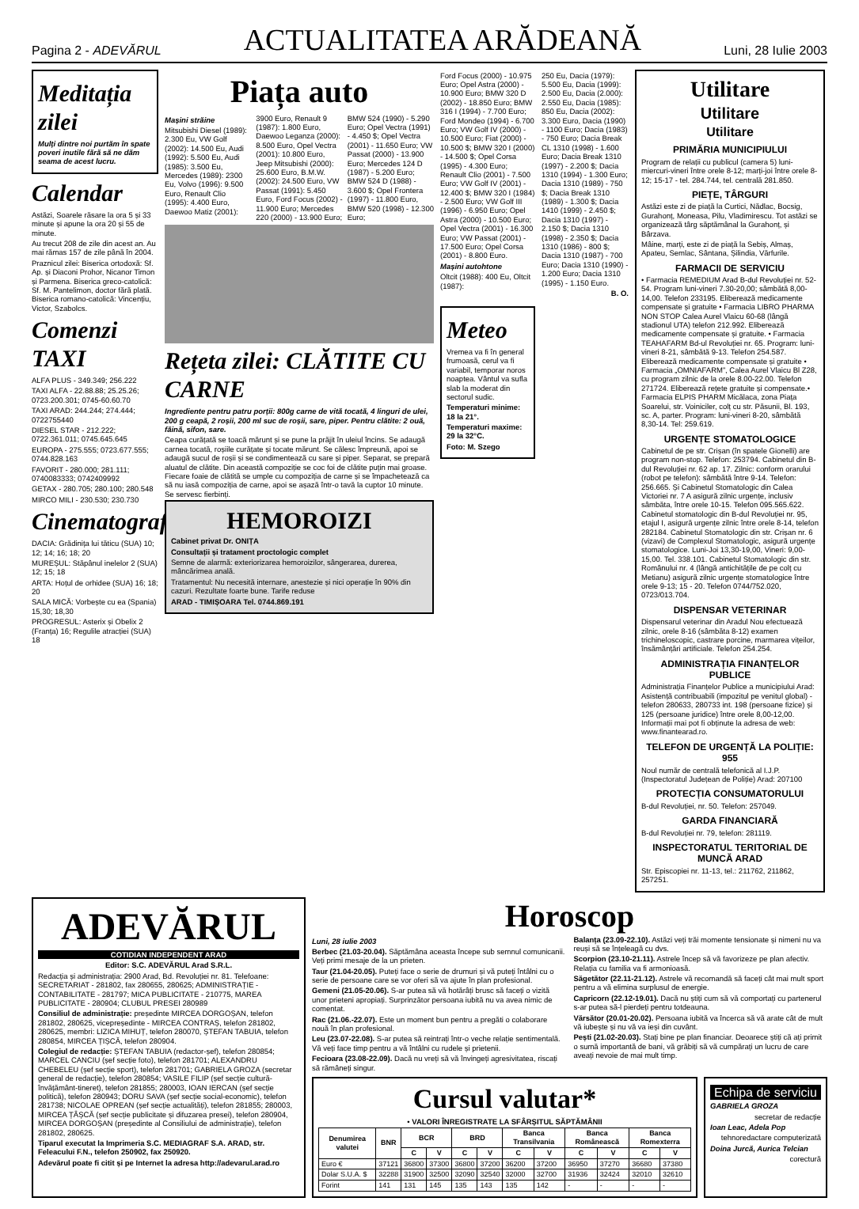Pagina 2 - ADEVĂRUL ACTUALITATEA ARĂDEANĂ Luni, 28 Iulie 2003
Meditația zilei
Mulți dintre noi purtăm în spate poveri inutile fără să ne dăm seama de acest lucru.
Calendar
Astăzi, Soarele răsare la ora 5 și 33 minute și apune la ora 20 și 55 de minute.
Au trecut 208 de zile din acest an. Au mai rămas 157 de zile până în 2004.
Praznicul zilei: Biserica ortodoxă: Sf. Ap. și Diaconi Prohor, Nicanor Timon și Parmena. Biserica greco-catolică: Sf. M. Pantelimon, doctor fără plată. Biserica romano-catolică: Vincențiu, Victor, Szabolcs.
Comenzi TAXI
ALFA PLUS - 349.349; 256.222
TAXI ALFA - 22.88.88; 25.25.26; 0723.200.301; 0745-60.60.70
TAXI ARAD: 244.244; 274.444; 0722755440
DIESEL STAR - 212.222; 0722.361.011; 0745.645.645
EUROPA - 275.555; 0723.677.555; 0744.828.163
FAVORIT - 280.000; 281.111; 0740083333; 0742409992
GETAX - 280.705; 280.100; 280.548
MIRCO MILI - 230.530; 230.730
Cinematografe
DACIA: Grădinița lui tăticu (SUA) 10; 12; 14; 16; 18; 20
MUREȘUL: Stăpânul inelelor 2 (SUA) 12; 15; 18
ARTA: Hoțul de orhidee (SUA) 16; 18; 20
SALA MICĂ: Vorbește cu ea (Spania) 15,30; 18,30
PROGRESUL: Asterix și Obelix 2 (Franța) 16; Regulile atracției (SUA) 18
Piața auto
Mașini străine
Mitsubishi Diesel (1989): 2.300 Eu, VW Golf (2002): 14.500 Eu, Audi (1992): 5.500 Eu, Audi (1985): 3.500 Eu, Mercedes (1989): 2300 Eu, Volvo (1996): 9.500 Euro, Renault Clio (1995): 4.400 Euro, Daewoo Matiz (2001): 3900 Euro, Renault 9 (1987): 1.800 Euro, Daewoo Leganza (2000): 8.500 Euro, Opel Vectra (2001): 10.800 Euro, Jeep Mitsubishi (2000): 25.600 Euro, B.M.W. (2002): 24.500 Euro, VW Passat (1991): 5.450 Euro, Ford Focus (2002) - 11.900 Euro; Mercedes 220 (2000) - 13.900 Euro; BMW 524 (1990) - 5.290 Euro; Opel Vectra (1991) - 4.450 $; Opel Vectra (2001) - 11.650 Euro; VW Passat (2000) - 13.900 Euro; Mercedes 124 D (1987) - 5.200 Euro; BMW 524 D (1988) - 3.600 $; Opel Frontera (1997) - 11.800 Euro, BMW 520 (1998) - 12.300 Euro;
Rețeta zilei: CLĂTITE CU CARNE
Ingrediente pentru patru porții: 800g carne de vită tocată, 4 linguri de ulei, 200 g ceapă, 2 roșii, 200 ml suc de roșii, sare, piper. Pentru clătite: 2 ouă, făină, sifon, sare.
Ceapa curățată se toacă mărunt și se pune la prăjit în uleiul încins. Se adaugă carnea tocată, roșiile curățate și tocate mărunt. Se călesc împreună, apoi se adaugă sucul de roșii și se condimentează cu sare și piper. Separat, se prepară aluatul de clătite. Din această compoziție se coc foi de clătite puțin mai groase. Fiecare foaie de clătită se umple cu compoziția de carne și se împachetează ca să nu iasă compoziția de carne, apoi se așază într-o tavă la cuptor 10 minute. Se servesc fierbinți.
HEMOROIZI
Cabinet privat Dr. ONIȚA
Consultații și tratament proctologic complet
Semne de alarmă: exteriorizarea hemoroizilor, sângerarea, durerea, mâncărimea anală.
Tratamentul: Nu necesită internare, anestezie și nici operație în 90% din cazuri. Rezultate foarte bune. Tarife reduse
ARAD - TIMIȘOARA Tel. 0744.869.191
Ford Focus (2000) - 10.975 Euro; Opel Astra (2000) - 10.900 Euro; BMW 320 D (2002) - 18.850 Euro; BMW 316 I (1994) - 7.700 Euro; Ford Mondeo (1994) - 6.700 Euro; VW Golf IV (2000) - 10.500 Euro; Fiat (2000) - 10.500 $; BMW 320 I (2000) - 14.500 $; Opel Corsa (1995) - 4.300 Euro; Renault Clio (2001) - 7.500 Euro; VW Golf IV (2001) - 12.400 $; BMW 320 I (1984) - 2.500 Euro; VW Golf III (1996) - 6.950 Euro; Opel Astra (2000) - 10.500 Euro; Opel Vectra (2001) - 16.300 Euro; VW Passat (2001) - 17.500 Euro; Opel Corsa (2001) - 8.800 Euro.
Mașini autohtone
Oltcit (1988): 400 Eu, Oltcit (1987):
Meteo
Vremea va fi în general frumoasă, cerul va fi variabil, temporar noros noaptea. Vântul va sufla slab la moderat din sectorul sudic.
Temperaturi minime: 18 la 21°.
Temperaturi maxime: 29 la 32°C.
Foto: M. Szego
250 Eu, Dacia (1979): 5.500 Eu, Dacia (1999): 2.500 Eu, Dacia (2.000): 2.550 Eu, Dacia (1985): 850 Eu, Dacia (2002): 3.300 Euro, Dacia (1990) - 1100 Euro; Dacia (1983) - 750 Euro; Dacia Break CL 1310 (1998) - 1.600 Euro; Dacia Break 1310 (1997) - 2.200 $; Dacia 1310 (1994) - 1.300 Euro; Dacia 1310 (1989) - 750 $; Dacia Break 1310 (1989) - 1.300 $; Dacia 1410 (1999) - 2.450 $; Dacia 1310 (1997) - 2.150 $; Dacia 1310 (1998) - 2.350 $; Dacia 1310 (1986) - 800 $; Dacia 1310 (1987) - 700 Euro; Dacia 1310 (1990) - 1.200 Euro; Dacia 1310 (1995) - 1.150 Euro.
B. O.
Utilitare
Utilitare
Utilitare
PRIMĂRIA MUNICIPIULUI
Program de relații cu publicul (camera 5) luni-miercuri-vineri între orele 8-12; marți-joi între orele 8-12; 15-17 - tel. 284.744, tel. centrală 281.850.
PIEȚE, TÂRGURI
Astăzi este zi de piață la Curtici, Nădlac, Bocsig, Gurahonț, Moneasa, Pilu, Vladimirescu. Tot astăzi se organizează târg săptămânal la Gurahonț, și Bârzava.
Mâine, marți, este zi de piață la Sebiș, Almaș, Apateu, Semlac, Sântana, Șilindia, Vărfurile.
FARMACII DE SERVICIU
• Farmacia REMEDIUM Arad B-dul Revoluției nr. 52-54. Program luni-vineri 7.30-20,00; sâmbătă 8,00-14,00. Telefon 233195. Eliberează medicamente compensate și gratuite • Farmacia LIBRO PHARMA NON STOP Calea Aurel Vlaicu 60-68 (lângă stadionul UTA) telefon 212.992. Eliberează medicamente compensate și gratuite. • Farmacia TEAHAFARM Bd-ul Revoluției nr. 65. Program: luni-vineri 8-21, sâmbătă 9-13. Telefon 254.587. Eliberează medicamente compensate și gratuite • Farmacia „OMNIAFARM”, Calea Aurel Vlaicu Bl Z28, cu program zilnic de la orele 8.00-22.00. Telefon 271724. Eliberează rețete gratuite și compensate.• Farmacia ELPIS PHARM Micălaca, zona Piața Soarelui, str. Voiniciler, colț cu str. Păsunii, Bl. 193, sc. A, parter. Program: luni-vineri 8-20, sâmbătă 8,30-14. Tel: 259.619.
URGENȚE STOMATOLOGICE
Cabinetul de pe str. Crișan (în spatele Gionelli) are program non-stop. Telefon: 253794. Cabinetul din B-dul Revoluției nr. 62 ap. 17. Zilnic: conform orarului (robot pe telefon): sâmbătă între 9-14. Telefon: 256.665. Și Cabinetul Stomatologic din Calea Victoriei nr. 7 A asigură zilnic urgențe, inclusiv sâmbăta, între orele 10-15. Telefon 095.565.622. Cabinetul stomatologic din B-dul Revoluției nr. 95, etajul I, asigură urgențe zilnic între orele 8-14, telefon 282184. Cabinetul Stomatologic din str. Crișan nr. 6 (vizavi) de Complexul Stomatologic, asigură urgențe stomatologice. Luni-Joi 13,30-19,00, Vineri: 9,00-15,00. Tel. 338.101. Cabinetul Stomatologic din str. Românului nr. 4 (lângă antichitățile de pe colț cu Metianu) asigură zilnic urgențe stomatologice între orele 9-13; 15 - 20. Telefon 0744/752.020, 0723/013.704.
DISPENSAR VETERINAR
Dispensarul veterinar din Aradul Nou efectuează zilnic, orele 8-16 (sâmbăta 8-12) examen trichineloscopic, castrare porcine, marmarea vițeilor, însămânțări artificiale. Telefon 254.254.
ADMINISTRAȚIA FINANȚELOR PUBLICE
Administrația Finanțelor Publice a municipiului Arad: Asistență contribuabili (impozitul pe venitul global) - telefon 280633, 280733 int. 198 (persoane fizice) și 125 (persoane juridice) între orele 8,00-12,00. Informații mai pot fi obținute la adresa de web: www.finantearad.ro.
TELEFON DE URGENȚĂ LA POLIȚIE: 955
Noul număr de centrală telefonică al I.J.P. (Inspectoratul Județean de Poliție) Arad: 207100
PROTECȚIA CONSUMATORULUI
B-dul Revoluției, nr. 50. Telefon: 257049.
GARDA FINANCIARĂ
B-dul Revoluției nr. 79, telefon: 281119.
INSPECTORATUL TERITORIAL DE MUNCĂ ARAD
Str. Episcopiei nr. 11-13, tel.: 211762, 211862, 257251.
ADEVĂRUL
COTIDIAN INDEPENDENT ARAD
Editor: S.C. ADEVĂRUL Arad S.R.L.
Redacția și administrația: 2900 Arad, Bd. Revoluției nr. 81. Telefoane: SECRETARIAT - 281802, fax 280655, 280625; ADMINISTRAȚIE - CONTABILITATE - 281797; MICA PUBLICITATE - 210775, MAREA PUBLICITATE - 280904; CLUBUL PRESEI 280989
Consiliul de administrație: președinte MIRCEA DORGOȘAN, telefon 281802, 280625, vicepreședinte - MIRCEA CONTRAȘ, telefon 281802, 280625, membri: LIZICA MIHUȚ, telefon 280070, ȘTEFAN TABUIA, telefon 280854, MIRCEA ȚIȘCĂ, telefon 280904.
Colegiul de redacție: ȘTEFAN TABUIA (redactor-șef), telefon 280854; MARCEL CANCIU (șef secție foto), telefon 281701; ALEXANDRU CHEBELEU (șef secție sport), telefon 281701; GABRIELA GROZA (secretar general de redacție), telefon 280854; VASILE FILIP (șef secție cultură-învățământ-tineret), telefon 281855; 280003, IOAN IERCAN (șef secție politică), telefon 280943; DORU SAVA (șef secție social-economic), telefon 281738; NICOLAE OPREAN (șef secție actualități), telefon 281855; 280003, MIRCEA ȚÂȘCĂ (șef secție publicitate și difuzarea presei), telefon 280904, MIRCEA DORGOȘAN (președinte al Consiliului de administrație), telefon 281802, 280625.
Tiparul executat la Imprimeria S.C. MEDIAGRAF S.A. ARAD, str. Feleacului F.N., telefon 250902, fax 250920.
Adevărul poate fi citit și pe Internet la adresa http://adevarul.arad.ro
Horoscop
Luni, 28 iulie 2003
Berbec (21.03-20.04). Săptămâna aceasta începe sub semnul comunicanii. Veți primi mesaje de la un prieten.
Taur (21.04-20.05). Puteți face o serie de drumuri și vă puteți întâlni cu o serie de persoane care se vor oferi să va ajute în plan profesional.
Gemeni (21.05-20.06). S-ar putea să vă hotărâți brusc să faceți o vizită unor prieteni apropiați. Surprinzător persoana iubită nu va avea nimic de comentat.
Rac (21.06.-22.07). Este un moment bun pentru a pregăti o colaborare nouă în plan profesional.
Leu (23.07-22.08). S-ar putea să reintrați într-o veche relație sentimentală. Vă veți face timp pentru a vă întâlni cu rudele și prietenii.
Fecioara (23.08-22.09). Dacă nu vreți să vă învingeți agresivitatea, riscați să rămâneți singur.
Balanța (23.09-22.10). Astăzi veți trăi momente tensionate și nimeni nu va reuși să se înțeleagă cu dvs.
Scorpion (23.10-21.11). Astrele încep să vă favorizeze pe plan afectiv. Relația cu familia va fi armonioasă.
Săgetător (22.11-21.12). Astrele vă recomandă să faceți cât mai mult sport pentru a vă elimina surplusul de energie.
Capricorn (22.12-19.01). Dacă nu știți cum să vă comportați cu partenerul s-ar putea să-l pierdeți pentru totdeauna.
Vărsător (20.01-20.02). Persoana iubită va încerca să vă arate cât de mult vă iubește și nu vă va ieși din cuvânt.
Pești (21.02-20.03). Stați bine pe plan financiar. Deoarece știți că ați primit o sumă importantă de bani, vă grăbiți să vă cumpărați un lucru de care aveați nevoie de mai mult timp.
Cursul valutar*
• VALORI ÎNREGISTRATE LA SFÂRȘITUL SĂPTĂMÂNII
| Denumirea valutei | BNR | BCR | | BRD | | Banca Transilvania | | Banca Românească | | Banca Romexterra | |
| --- | --- | --- | --- | --- | --- | --- | --- | --- | --- | --- | --- |
| | | C | V | C | V | C | V | C | V | C | V |
| Euro € | 37121 | 36800 | 37300 | 36800 | 37200 | 36200 | 37200 | 36950 | 37270 | 36680 | 37380 |
| Dolar S.U.A. $ | 32288 | 31900 | 32500 | 32090 | 32540 | 32000 | 32700 | 31936 | 32424 | 32010 | 32610 |
| Forint | 141 | 131 | 145 | 135 | 143 | 135 | 142 | - | - | - | - |
Echipa de serviciu
GABRIELA GROZA
secretar de redacție
Ioan Leac, Adela Pop
tehnoredactare computerizată
Doina Jurcă, Aurica Telcian
corectură